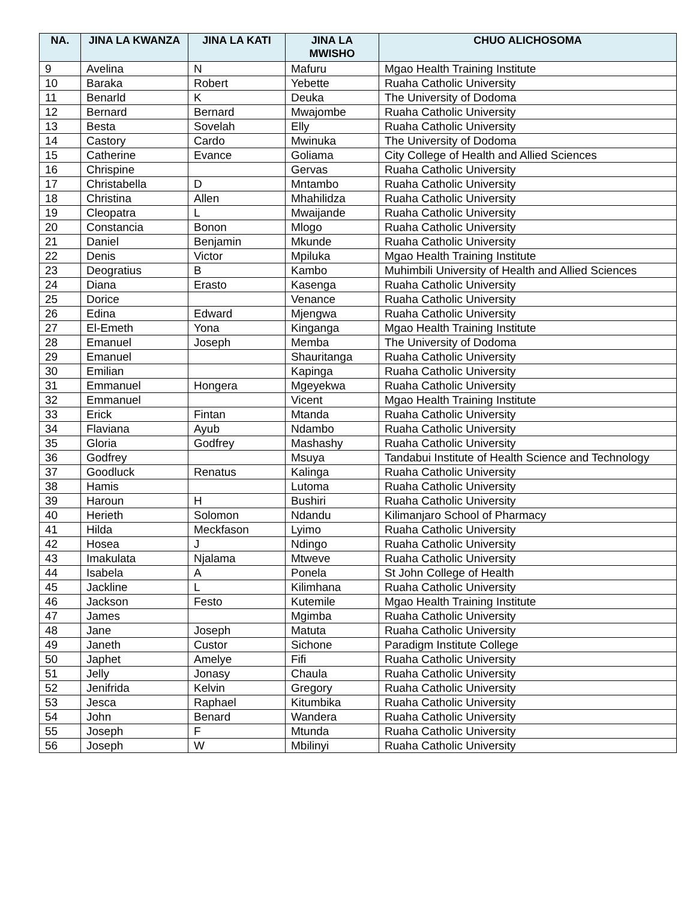| NA. | JINA LA KWANZA | JINA LA KATI | JINA LA MWISHO | CHUO ALICHOSOMA |
| --- | --- | --- | --- | --- |
| 9 | Avelina | N | Mafuru | Mgao Health Training Institute |
| 10 | Baraka | Robert | Yebette | Ruaha Catholic University |
| 11 | Benarld | K | Deuka | The University of Dodoma |
| 12 | Bernard | Bernard | Mwajombe | Ruaha Catholic University |
| 13 | Besta | Sovelah | Elly | Ruaha Catholic University |
| 14 | Castory | Cardo | Mwinuka | The University of Dodoma |
| 15 | Catherine | Evance | Goliama | City College of Health and Allied Sciences |
| 16 | Chrispine | | Gervas | Ruaha Catholic University |
| 17 | Christabella | D | Mntambo | Ruaha Catholic University |
| 18 | Christina | Allen | Mhahilidza | Ruaha Catholic University |
| 19 | Cleopatra | L | Mwaijande | Ruaha Catholic University |
| 20 | Constancia | Bonon | Mlogo | Ruaha Catholic University |
| 21 | Daniel | Benjamin | Mkunde | Ruaha Catholic University |
| 22 | Denis | Victor | Mpiluka | Mgao Health Training Institute |
| 23 | Deogratius | B | Kambo | Muhimbili University of Health and Allied Sciences |
| 24 | Diana | Erasto | Kasenga | Ruaha Catholic University |
| 25 | Dorice | | Venance | Ruaha Catholic University |
| 26 | Edina | Edward | Mjengwa | Ruaha Catholic University |
| 27 | El-Emeth | Yona | Kinganga | Mgao Health Training Institute |
| 28 | Emanuel | Joseph | Memba | The University of Dodoma |
| 29 | Emanuel | | Shauritanga | Ruaha Catholic University |
| 30 | Emilian | | Kapinga | Ruaha Catholic University |
| 31 | Emmanuel | Hongera | Mgeyekwa | Ruaha Catholic University |
| 32 | Emmanuel | | Vicent | Mgao Health Training Institute |
| 33 | Erick | Fintan | Mtanda | Ruaha Catholic University |
| 34 | Flaviana | Ayub | Ndambo | Ruaha Catholic University |
| 35 | Gloria | Godfrey | Mashashy | Ruaha Catholic University |
| 36 | Godfrey | | Msuya | Tandabui Institute of Health Science and Technology |
| 37 | Goodluck | Renatus | Kalinga | Ruaha Catholic University |
| 38 | Hamis | | Lutoma | Ruaha Catholic University |
| 39 | Haroun | H | Bushiri | Ruaha Catholic University |
| 40 | Herieth | Solomon | Ndandu | Kilimanjaro School of Pharmacy |
| 41 | Hilda | Meckfason | Lyimo | Ruaha Catholic University |
| 42 | Hosea | J | Ndingo | Ruaha Catholic University |
| 43 | Imakulata | Njalama | Mtweve | Ruaha Catholic University |
| 44 | Isabela | A | Ponela | St John College of Health |
| 45 | Jackline | L | Kilimhana | Ruaha Catholic University |
| 46 | Jackson | Festo | Kutemile | Mgao Health Training Institute |
| 47 | James | | Mgimba | Ruaha Catholic University |
| 48 | Jane | Joseph | Matuta | Ruaha Catholic University |
| 49 | Janeth | Custor | Sichone | Paradigm Institute College |
| 50 | Japhet | Amelye | Fifi | Ruaha Catholic University |
| 51 | Jelly | Jonasy | Chaula | Ruaha Catholic University |
| 52 | Jenifrida | Kelvin | Gregory | Ruaha Catholic University |
| 53 | Jesca | Raphael | Kitumbika | Ruaha Catholic University |
| 54 | John | Benard | Wandera | Ruaha Catholic University |
| 55 | Joseph | F | Mtunda | Ruaha Catholic University |
| 56 | Joseph | W | Mbilinyi | Ruaha Catholic University |